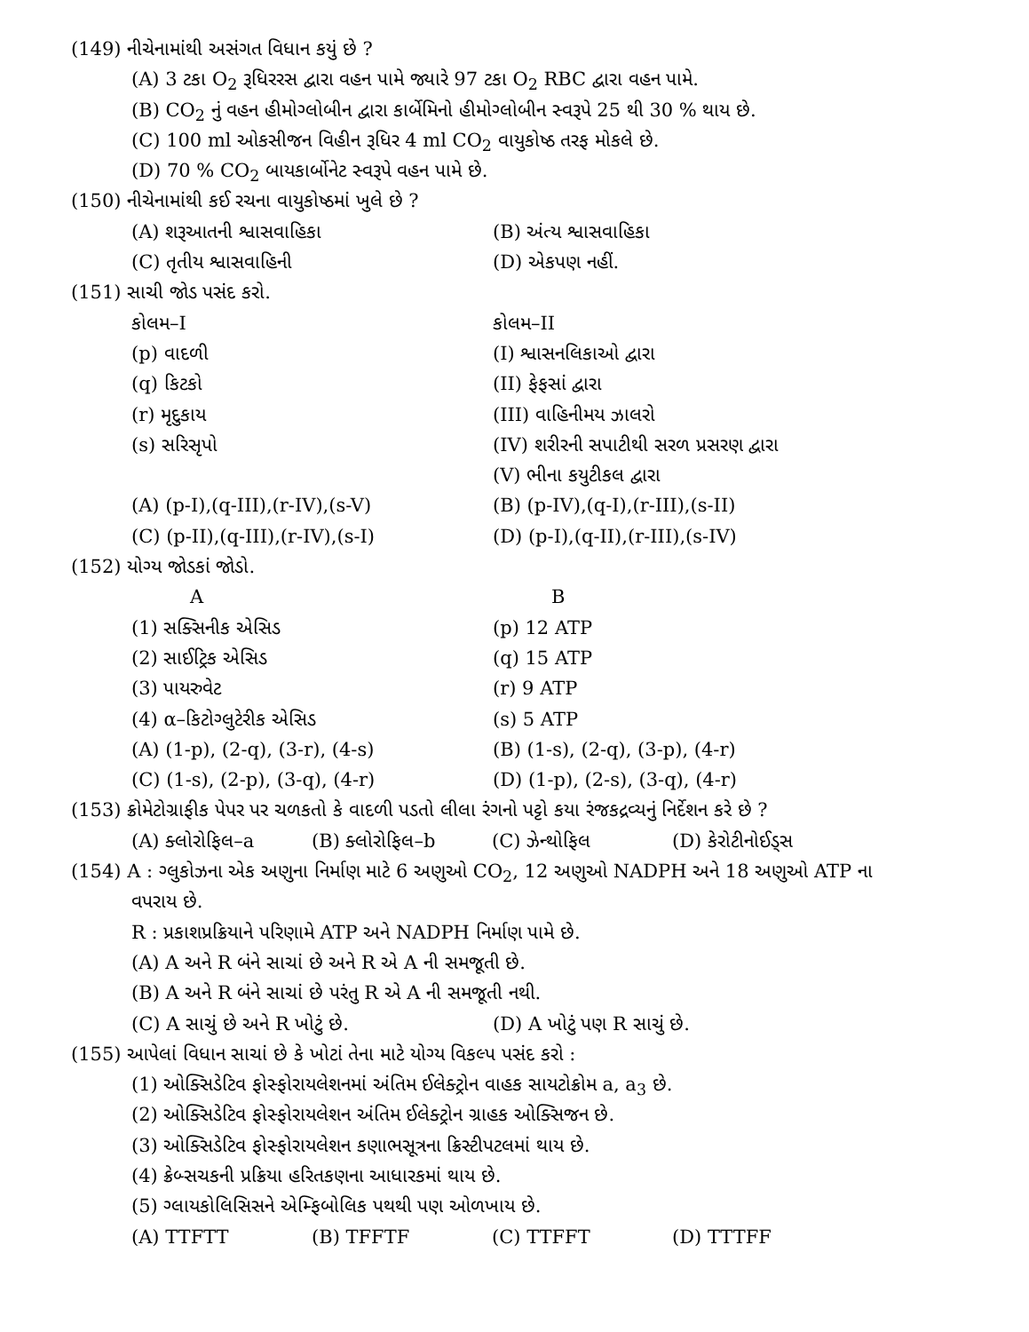(149) નીચેનામાંથી અસંગત વિધાન કયું છે ?
(A) 3 ટકા O<sub>2</sub> રૂધિરરસ દ્વારા વહન પામે જ્યારે 97 ટકા O<sub>2</sub> RBC દ્વારા વહન પામે.
(B) CO<sub>2</sub> નું વહન હીમોગ્લોબીન દ્વારા કાર્બેમિનો હીમોગ્લોબીન સ્વરૂપે 25 થી 30 % થાય છે.
(C) 100 ml ઓકસીજન વિહીન રૂધિર 4 ml CO<sub>2</sub> વાયુકોષ્ઠ તરફ મોકલે છે.
(D) 70 % CO<sub>2</sub> બાયકાર્બોનેટ સ્વરૂપે વહન પામે છે.
(150) નીચેનામાંથી કઈ રચના વાયુકોષ્ઠમાં ખુલે છે ?
(A) શરૂઆતની શ્વાસવાહિકા (B) અંત્ય શ્વાસવાહિકા
(C) તૃતીય શ્વાસવાહિની (D) એકપણ નહીં.
(151) સાચી જોડ પસંદ કરો.
કોલમ–I કોલમ–II
(p) વાદળી (I) શ્વાસનલિકાઓ દ્વારા
(q) કિટકો (II) ફેફસાં દ્વારા
(r) મૃદુકાય (III) વાહિનીમય ઝાલરો
(s) સરિસૃપો (IV) શરીરની સપાટીથી સરળ પ્રસરણ દ્વારા
(V) ભીના કયુટીકલ દ્વારા
(A) (p-I),(q-III),(r-IV),(s-V) (B) (p-IV),(q-I),(r-III),(s-II)
(C) (p-II),(q-III),(r-IV),(s-I) (D) (p-I),(q-II),(r-III),(s-IV)
(152) યોગ્ય જોડકાં જોડો.
A B
(1) સક્સિનીક એસિડ (p) 12 ATP
(2) સાઈટ્રિક એસિડ (q) 15 ATP
(3) પાયરુવેટ (r) 9 ATP
(4) α–કિટોગ્લુટેરીક એસિડ (s) 5 ATP
(A) (1-p), (2-q), (3-r), (4-s) (B) (1-s), (2-q), (3-p), (4-r)
(C) (1-s), (2-p), (3-q), (4-r) (D) (1-p), (2-s), (3-q), (4-r)
(153) ક્રોમેટોગ્રાફીક પેપર પર ચળકતો કે વાદળી પડતો લીલા રંગનો પટ્ટો કયા રંજકદ્રવ્યનું નિર્દેશન કરે છે ?
(A) ક્લોરોફિલ–a (B) ક્લોરોફિલ–b (C) ઝેન્થોફિલ (D) કેરોટીનોઈડ્સ
(154) A : ગ્લુકોઝના એક અણુના નિર્માણ માટે 6 અણુઓ CO<sub>2</sub>, 12 અણુઓ NADPH અને 18 અણુઓ ATP ના
વપરાય છે.
R : પ્રકાશપ્રક્રિયાને પરિણામે ATP અને NADPH નિર્માણ પામે છે.
(A) A અને R બંને સાચાં છે અને R એ A ની સમજૂતી છે.
(B) A અને R બંને સાચાં છે પરંતુ R એ A ની સમજૂતી નથી.
(C) A સાચું છે અને R ખોટું છે. (D) A ખોટું પણ R સાચું છે.
(155) આપેલાં વિધાન સાચાં છે કે ખોટાં તેના માટે યોગ્ય વિકલ્પ પસંદ કરો :
(1) ઓક્સિડેટિવ ફોસ્ફોરાયલેશનમાં અંતિમ ઈલેક્ટ્રોન વાહક સાયટોક્રોમ a, a<sub>3</sub> છે.
(2) ઓક્સિડેટિવ ફોસ્ફોરાયલેશન અંતિમ ઈલેક્ટ્રોન ગ્રાહક ઓક્સિજન છે.
(3) ઓક્સિડેટિવ ફોસ્ફોરાયલેશન કણાભસૂત્રના ક્રિસ્ટીપટલમાં થાય છે.
(4) ક્રેબ્સચકની પ્રક્રિયા હરિતકણના આધારકમાં થાય છે.
(5) ગ્લાયકોલિસિસને એમ્ફિબોલિક પથથી પણ ઓળખાય છે.
(A) TTFTT (B) TFFTF (C) TTFFT (D) TTTFF